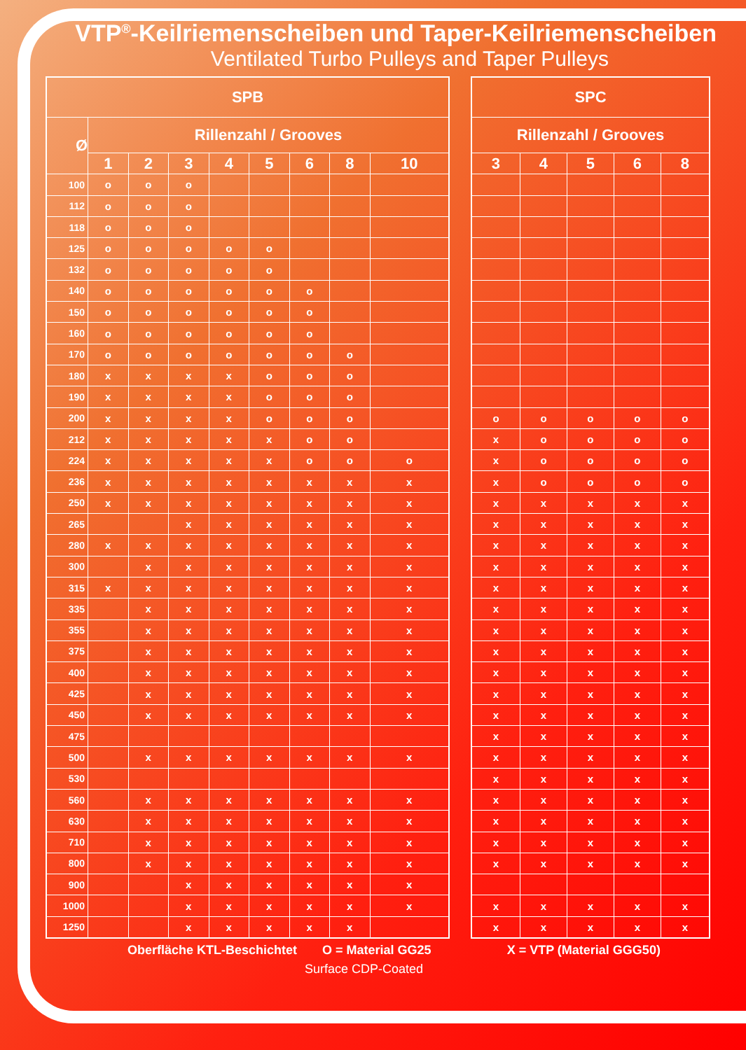VTP<sup>®</sup>-Keilriemenscheiben und Taper-Keilriemenscheiben
Ventilated Turbo Pulleys and Taper Pulleys
| SPB | | | | | | | | |
| --- | --- | --- | --- | --- | --- | --- | --- | --- |
| Ø | Rillenzahl / Grooves | | | | | | | |
| | 1 | 2 | 3 | 4 | 5 | 6 | 8 | 10 |
| 100 | o | o | o | | | | | |
| 112 | o | o | o | | | | | |
| 118 | o | o | o | | | | | |
| 125 | o | o | o | o | o | | | |
| 132 | o | o | o | o | o | | | |
| 140 | o | o | o | o | o | o | | |
| 150 | o | o | o | o | o | o | | |
| 160 | o | o | o | o | o | o | | |
| 170 | o | o | o | o | o | o | o | |
| 180 | x | x | x | x | o | o | o | |
| 190 | x | x | x | x | o | o | o | |
| 200 | x | x | x | x | o | o | o | |
| 212 | x | x | x | x | x | o | o | |
| 224 | x | x | x | x | x | o | o | o |
| 236 | x | x | x | x | x | x | x | x |
| 250 | x | x | x | x | x | x | x | x |
| 265 | | | x | x | x | x | x | x |
| 280 | x | x | x | x | x | x | x | x |
| 300 | | x | x | x | x | x | x | x |
| 315 | x | x | x | x | x | x | x | x |
| 335 | | x | x | x | x | x | x | x |
| 355 | | x | x | x | x | x | x | x |
| 375 | | x | x | x | x | x | x | x |
| 400 | | x | x | x | x | x | x | x |
| 425 | | x | x | x | x | x | x | x |
| 450 | | x | x | x | x | x | x | x |
| 475 | | | | | | | | |
| 500 | | x | x | x | x | x | x | x |
| 530 | | | | | | | | |
| 560 | | x | x | x | x | x | x | x |
| 630 | | x | x | x | x | x | x | x |
| 710 | | x | x | x | x | x | x | x |
| 800 | | x | x | x | x | x | x | x |
| 900 | | | x | x | x | x | x | x |
| 1000 | | | x | x | x | x | x | x |
| 1250 | | | x | x | x | x | x | |
| SPC | | | | |
| --- | --- | --- | --- | --- |
| Rillenzahl / Grooves | | | | |
| 3 | 4 | 5 | 6 | 8 |
| o | o | o | o | o |
| x | o | o | o | o |
| x | o | o | o | o |
| x | o | o | o | o |
| x | x | x | x | x |
| x | x | x | x | x |
| x | x | x | x | x |
| x | x | x | x | x |
| x | x | x | x | x |
| x | x | x | x | x |
| x | x | x | x | x |
| x | x | x | x | x |
| x | x | x | x | x |
| x | x | x | x | x |
| x | x | x | x | x |
| x | x | x | x | x |
| x | x | x | x | x |
| x | x | x | x | x |
| x | x | x | x | x |
| x | x | x | x | x |
| x | x | x | x | x |
| x | x | x | x | x |
| x | x | x | x | x |
| x | x | x | x | x |
Oberfläche KTL-Beschichtet O = Material GG25 X = VTP (Material GGG50)
Surface CDP-Coated